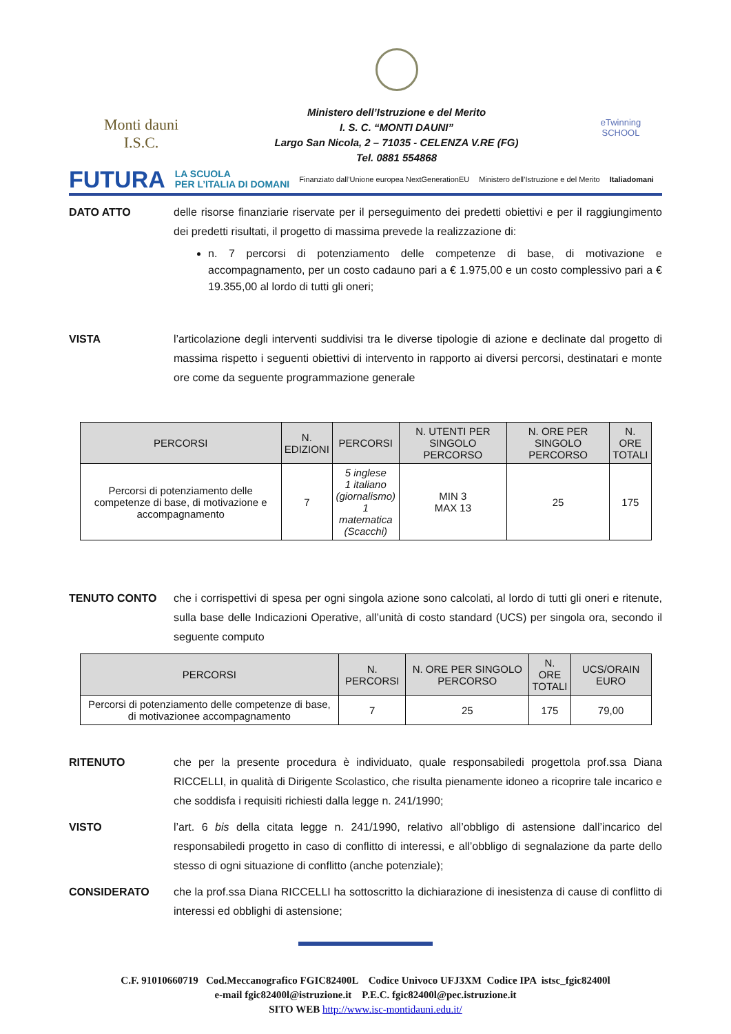Monti dauni
I.S.C.
Ministero dell’Istruzione e del Merito
I. S. C. “MONTI DAUNI”
Largo San Nicola, 2 – 71035 - CELENZA V.RE (FG)
Tel. 0881 554868
eTwinning
SCHOOL
FUTURA LA SCUOLA
PER L’ITALIA DI DOMANI Finanziato dall’Unione europea NextGenerationEU Ministero dell’Istruzione e del Merito Italiadomani
DATO ATTO delle risorse finanziarie riservate per il perseguimento dei predetti obiettivi e per il raggiungimento dei predetti risultati, il progetto di massima prevede la realizzazione di:
n. 7 percorsi di potenziamento delle competenze di base, di motivazione e accompagnamento, per un costo cadauno pari a € 1.975,00 e un costo complessivo pari a € 19.355,00 al lordo di tutti gli oneri;
VISTA l’articolazione degli interventi suddivisi tra le diverse tipologie di azione e declinate dal progetto di massima rispetto i seguenti obiettivi di intervento in rapporto ai diversi percorsi, destinatari e monte ore come da seguente programmazione generale
| PERCORSI | N. EDIZIONI | PERCORSI | N. UTENTI PER SINGOLO PERCORSO | N. ORE PER SINGOLO PERCORSO | N. ORE TOTALI |
| --- | --- | --- | --- | --- | --- |
| Percorsi di potenziamento delle competenze di base, di motivazione e accompagnamento | 7 | 5 inglese 1 italiano (giornalismo) 1 matematica (Scacchi) | MIN 3 MAX 13 | 25 | 175 |
TENUTO CONTO che i corrispettivi di spesa per ogni singola azione sono calcolati, al lordo di tutti gli oneri e ritenute, sulla base delle Indicazioni Operative, all’unità di costo standard (UCS) per singola ora, secondo il seguente computo
| PERCORSI | N. PERCORSI | N. ORE PER SINGOLO PERCORSO | N. ORE TOTALI | UCS/ORAIN EURO |
| --- | --- | --- | --- | --- |
| Percorsi di potenziamento delle competenze di base, di motivazionee accompagnamento | 7 | 25 | 175 | 79,00 |
RITENUTO che per la presente procedura è individuato, quale responsabiledi progettola prof.ssa Diana RICCELLI, in qualità di Dirigente Scolastico, che risulta pienamente idoneo a ricoprire tale incarico e che soddisfa i requisiti richiesti dalla legge n. 241/1990;
VISTO l’art. 6 bis della citata legge n. 241/1990, relativo all’obbligo di astensione dall’incarico del responsabiledi progetto in caso di conflitto di interessi, e all’obbligo di segnalazione da parte dello stesso di ogni situazione di conflitto (anche potenziale);
CONSIDERATO che la prof.ssa Diana RICCELLI ha sottoscritto la dichiarazione di inesistenza di cause di conflitto di interessi ed obblighi di astensione;
C.F. 91010660719 Cod.Meccanografico FGIC82400L Codice Univoco UFJ3XM Codice IPA istsc_fgic82400l
e-mail fgic82400l@istruzione.it P.E.C. fgic82400l@pec.istruzione.it
SITO WEB http://www.isc-montidauni.edu.it/